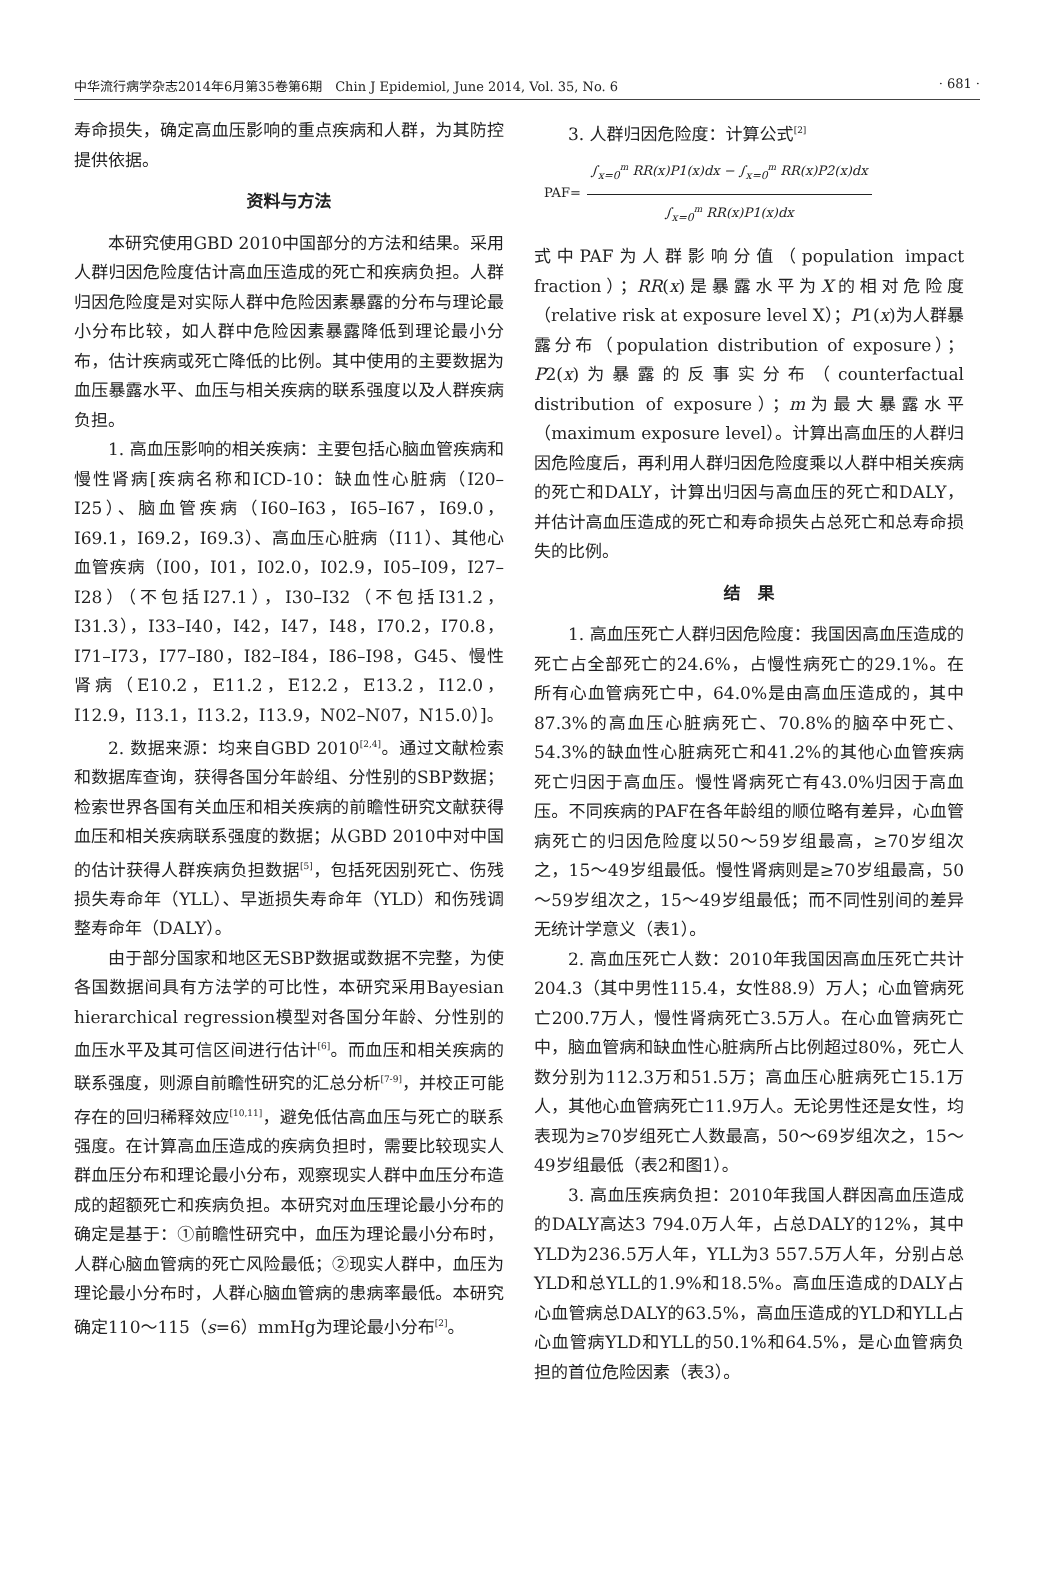中华流行病学杂志2014年6月第35卷第6期　Chin J Epidemiol, June 2014, Vol. 35, No. 6 · 681 ·
寿命损失，确定高血压影响的重点疾病和人群，为其防控提供依据。
资料与方法
本研究使用GBD 2010中国部分的方法和结果。采用人群归因危险度估计高血压造成的死亡和疾病负担。人群归因危险度是对实际人群中危险因素暴露的分布与理论最小分布比较，如人群中危险因素暴露降低到理论最小分布，估计疾病或死亡降低的比例。其中使用的主要数据为血压暴露水平、血压与相关疾病的联系强度以及人群疾病负担。
1. 高血压影响的相关疾病：主要包括心脑血管疾病和慢性肾病[疾病名称和ICD-10：缺血性心脏病（I20–I25）、脑血管疾病（I60–I63，I65–I67，I69.0，I69.1，I69.2，I69.3）、高血压心脏病（I11）、其他心血管疾病（I00，I01，I02.0，I02.9，I05–I09，I27–I28）（不包括I27.1），I30–I32（不包括I31.2，I31.3），I33–I40，I42，I47，I48，I70.2，I70.8，I71–I73，I77–I80，I82–I84，I86–I98，G45、慢性肾病（E10.2，E11.2，E12.2，E13.2，I12.0，I12.9，I13.1，I13.2，I13.9，N02–N07，N15.0）]。
2. 数据来源：均来自GBD 2010<sup>[2,4]</sup>。通过文献检索和数据库查询，获得各国分年龄组、分性别的SBP数据；检索世界各国有关血压和相关疾病的前瞻性研究文献获得血压和相关疾病联系强度的数据；从GBD 2010中对中国的估计获得人群疾病负担数据<sup>[5]</sup>，包括死因别死亡、伤残损失寿命年（YLL）、早逝损失寿命年（YLD）和伤残调整寿命年（DALY）。
由于部分国家和地区无SBP数据或数据不完整，为使各国数据间具有方法学的可比性，本研究采用Bayesian hierarchical regression模型对各国分年龄、分性别的血压水平及其可信区间进行估计<sup>[6]</sup>。而血压和相关疾病的联系强度，则源自前瞻性研究的汇总分析<sup>[7-9]</sup>，并校正可能存在的回归稀释效应<sup>[10,11]</sup>，避免低估高血压与死亡的联系强度。在计算高血压造成的疾病负担时，需要比较现实人群血压分布和理论最小分布，观察现实人群中血压分布造成的超额死亡和疾病负担。本研究对血压理论最小分布的确定是基于：①前瞻性研究中，血压为理论最小分布时，人群心脑血管病的死亡风险最低；②现实人群中，血压为理论最小分布时，人群心脑血管病的患病率最低。本研究确定110～115（s=6）mmHg为理论最小分布<sup>[2]</sup>。
3. 人群归因危险度：计算公式<sup>[2]</sup>
PAF=
∫<sub>x=0</sub><sup>m</sup> RR(x)P1(x)dx − ∫<sub>x=0</sub><sup>m</sup> RR(x)P2(x)dx
∫<sub>x=0</sub><sup>m</sup> RR(x)P1(x)dx
式中PAF为人群影响分值（population impact fraction）；RR(x)是暴露水平为X的相对危险度（relative risk at exposure level X）；P1(x)为人群暴露分布（population distribution of exposure）；P2(x)为暴露的反事实分布（counterfactual distribution of exposure）；m为最大暴露水平（maximum exposure level）。计算出高血压的人群归因危险度后，再利用人群归因危险度乘以人群中相关疾病的死亡和DALY，计算出归因与高血压的死亡和DALY，并估计高血压造成的死亡和寿命损失占总死亡和总寿命损失的比例。
结　果
1. 高血压死亡人群归因危险度：我国因高血压造成的死亡占全部死亡的24.6%，占慢性病死亡的29.1%。在所有心血管病死亡中，64.0%是由高血压造成的，其中87.3%的高血压心脏病死亡、70.8%的脑卒中死亡、54.3%的缺血性心脏病死亡和41.2%的其他心血管疾病死亡归因于高血压。慢性肾病死亡有43.0%归因于高血压。不同疾病的PAF在各年龄组的顺位略有差异，心血管病死亡的归因危险度以50～59岁组最高，≥70岁组次之，15～49岁组最低。慢性肾病则是≥70岁组最高，50～59岁组次之，15～49岁组最低；而不同性别间的差异无统计学意义（表1）。
2. 高血压死亡人数：2010年我国因高血压死亡共计204.3（其中男性115.4，女性88.9）万人；心血管病死亡200.7万人，慢性肾病死亡3.5万人。在心血管病死亡中，脑血管病和缺血性心脏病所占比例超过80%，死亡人数分别为112.3万和51.5万；高血压心脏病死亡15.1万人，其他心血管病死亡11.9万人。无论男性还是女性，均表现为≥70岁组死亡人数最高，50～69岁组次之，15～49岁组最低（表2和图1）。
3. 高血压疾病负担：2010年我国人群因高血压造成的DALY高达3 794.0万人年，占总DALY的12%，其中YLD为236.5万人年，YLL为3 557.5万人年，分别占总YLD和总YLL的1.9%和18.5%。高血压造成的DALY占心血管病总DALY的63.5%，高血压造成的YLD和YLL占心血管病YLD和YLL的50.1%和64.5%，是心血管病负担的首位危险因素（表3）。